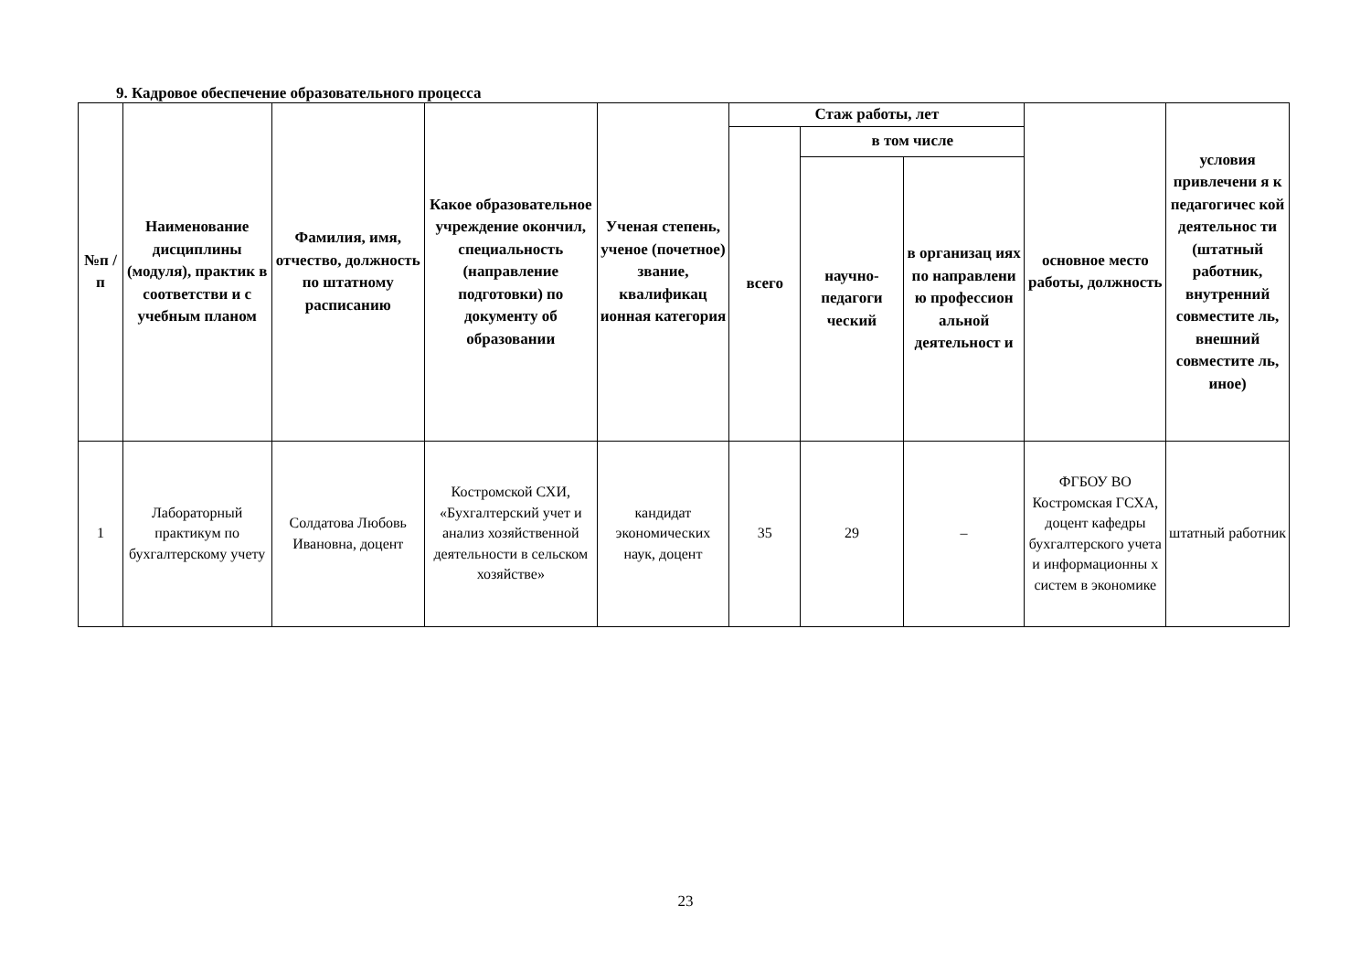9. Кадровое обеспечение образовательного процесса
| №п /п | Наименование дисциплины (модуля), практик в соответстви и с учебным планом | Фамилия, имя, отчество, должность по штатному расписанию | Какое образовательное учреждение окончил, специальность (направление подготовки) по документу об образовании | Ученая степень, ученое (почетное) звание, квалификац ионная категория | Стаж работы, лет | | | основное место работы, должность | условия привлечени я к педагогичес кой деятельнос ти (штатный работник, внутренний совместите ль, внешний совместите ль, иное) |
| --- | --- | --- | --- | --- | --- | --- | --- | --- | --- |
| | | | | | всего | в том числе | | | |
| | | | | | | научно-педагоги ческий | в организац иях по направлени ю профессион альной деятельност и | | |
| 1 | Лабораторный практикум по бухгалтерскому учету | Солдатова Любовь Ивановна, доцент | Костромской СХИ, «Бухгалтерский учет и анализ хозяйственной деятельности в сельском хозяйстве» | кандидат экономических наук, доцент | 35 | 29 | – | ФГБОУ ВО Костромская ГСХА, доцент кафедры бухгалтерского учета и информационны х систем в экономике | штатный работник |
23